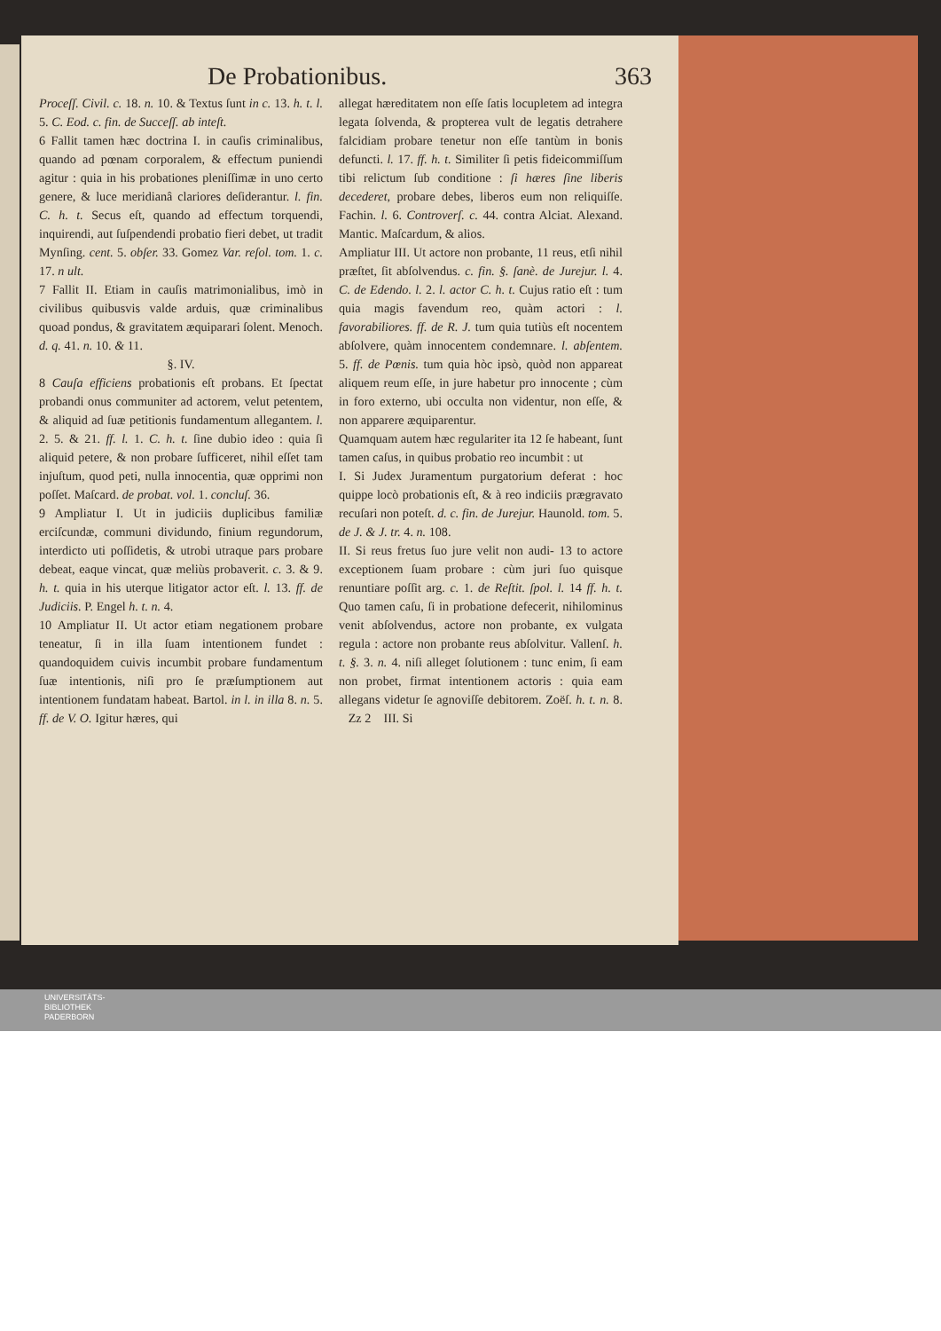De Probationibus. 363
Proceſſ. Civil. c. 18. n. 10. & Textus ſunt in c. 13. h. t. l. 5. C. Eod. c. fin. de Succeſſ. ab inteſt.
6 Fallit tamen hæc doctrina I. in cauſis criminalibus, quando ad pœnam corporalem, & effectum puniendi agitur : quia in his probationes pleniſſimæ in uno certo genere, & luce meridianâ clariores deſiderantur. l. fin. C. h. t. Secus eſt, quando ad effectum torquendi, inquirendi, aut ſuſpendendi probatio fieri debet, ut tradit Mynſing. cent. 5. obſer. 33. Gomez Var. reſol. tom. 1. c. 17. n ult.
7 Fallit II. Etiam in cauſis matrimonialibus, imò in civilibus quibusvis valde arduis, quæ criminalibus quoad pondus, & gravitatem æquiparari ſolent. Menoch. d. q. 41. n. 10. & 11.
§. IV.
8 Cauſa efficiens probationis eſt probans. Et ſpectat probandi onus communiter ad actorem, velut petentem, & aliquid ad ſuæ petitionis fundamentum allegantem. l. 2. 5. & 21. ff. l. 1. C. h. t. ſine dubio ideo : quia ſi aliquid petere, & non probare ſufficeret, nihil eſſet tam injuſtum, quod peti, nulla innocentia, quæ opprimi non poſſet. Maſcard. de probat. vol. 1. concluſ. 36.
9 Ampliatur I. Ut in judiciis duplicibus familiæ erciſcundæ, communi dividundo, finium regundorum, interdicto uti poſſidetis, & utrobi utraque pars probare debeat, eaque vincat, quæ meliùs probaverit. c. 3. & 9. h. t. quia in his uterque litigator actor eſt. l. 13. ff. de Judiciis. P. Engel h. t. n. 4.
10 Ampliatur II. Ut actor etiam negationem probare teneatur, ſi in illa ſuam intentionem fundet : quandoquidem cuivis incumbit probare fundamentum ſuæ intentionis, niſi pro ſe præſumptionem aut intentionem fundatam habeat. Bartol. in l. in illa 8. n. 5. ff. de V. O. Igitur hæres, qui
allegat hæreditatem non eſſe ſatis locupletem ad integra legata ſolvenda, & propterea vult de legatis detrahere falcidiam probare tenetur non eſſe tantùm in bonis defuncti. l. 17. ff. h. t. Similiter ſi petis fideicommiſſum tibi relictum ſub conditione : ſi hæres ſine liberis decederet, probare debes, liberos eum non reliquiſſe. Fachin. l. 6. Controverſ. c. 44. contra Alciat. Alexand. Mantic. Maſcardum, & alios.
Ampliatur III. Ut actore non probante, 11 reus, etſi nihil præſtet, ſit abſolvendus. c. fin. §. ſanè. de Jurejur. l. 4. C. de Edendo. l. 2. l. actor C. h. t. Cujus ratio eſt : tum quia magis favendum reo, quàm actori : l. favorabiliores. ff. de R. J. tum quia tutiùs eſt nocentem abſolvere, quàm innocentem condemnare. l. abſentem. 5. ff. de Pœnis. tum quia hòc ipsò, quòd non appareat aliquem reum eſſe, in jure habetur pro innocente ; cùm in foro externo, ubi occulta non videntur, non eſſe, & non apparere æquiparentur.
Quamquam autem hæc regulariter ita 12 ſe habeant, ſunt tamen caſus, in quibus probatio reo incumbit : ut
I. Si Judex Juramentum purgatorium deferat : hoc quippe locò probationis eſt, & à reo indiciis prægravato recuſari non poteſt. d. c. fin. de Jurejur. Haunold. tom. 5. de J. & J. tr. 4. n. 108.
II. Si reus fretus ſuo jure velit non audi- 13 to actore exceptionem ſuam probare : cùm juri ſuo quisque renuntiare poſſit arg. c. 1. de Reſtit. ſpol. l. 14 ff. h. t. Quo tamen caſu, ſi in probatione defecerit, nihilominus venit abſolvendus, actore non probante, ex vulgata regula : actore non probante reus abſolvitur. Vallenſ. h. t. §. 3. n. 4. niſi alleget ſolutionem : tunc enim, ſi eam non probet, firmat intentionem actoris : quia eam allegans videtur ſe agnoviſſe debitorem. Zoëſ. h. t. n. 8. Zz 2 III. Si
UNIVERSITÄTS-
BIBLIOTHEK
PADERBORN